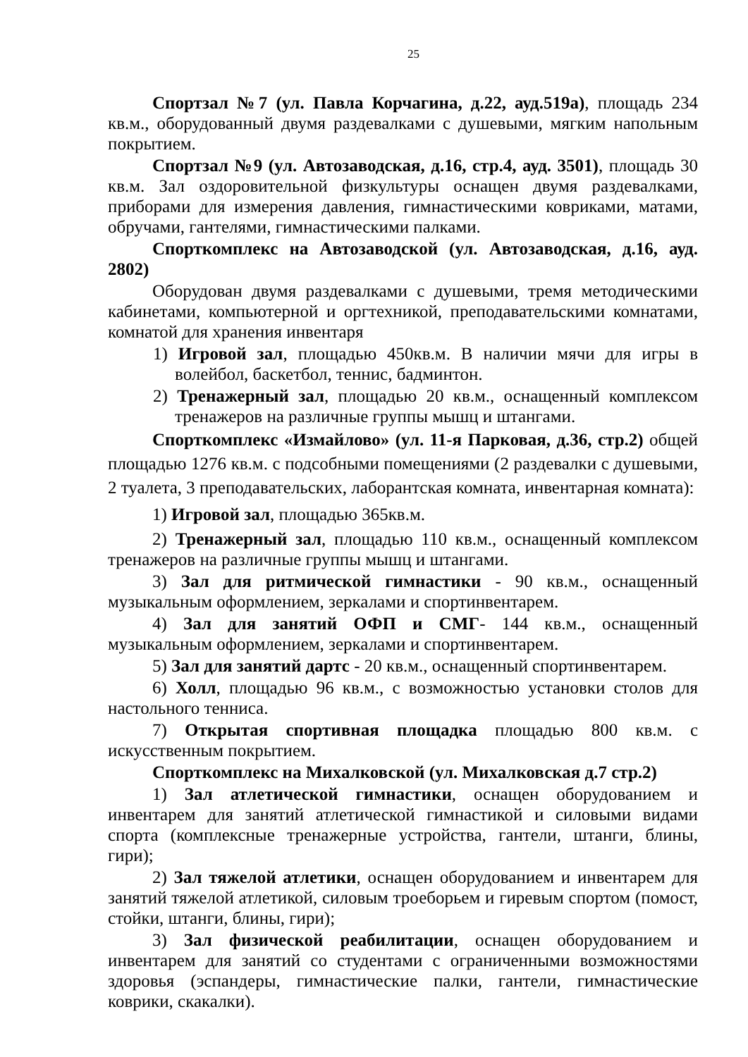25
Спортзал №7 (ул. Павла Корчагина, д.22, ауд.519а), площадь 234 кв.м., оборудованный двумя раздевалками с душевыми, мягким напольным покрытием.
Спортзал №9 (ул. Автозаводская, д.16, стр.4, ауд. 3501), площадь 30 кв.м. Зал оздоровительной физкультуры оснащен двумя раздевалками, приборами для измерения давления, гимнастическими ковриками, матами, обручами, гантелями, гимнастическими палками.
Спорткомплекс на Автозаводской (ул. Автозаводская, д.16, ауд. 2802)
Оборудован двумя раздевалками с душевыми, тремя методическими кабинетами, компьютерной и оргтехникой, преподавательскими комнатами, комнатой для хранения инвентаря
1) Игровой зал, площадью 450кв.м. В наличии мячи для игры в волейбол, баскетбол, теннис, бадминтон.
2) Тренажерный зал, площадью 20 кв.м., оснащенный комплексом тренажеров на различные группы мышц и штангами.
Спорткомплекс «Измайлово» (ул. 11-я Парковая, д.36, стр.2) общей площадью 1276 кв.м. с подсобными помещениями (2 раздевалки с душевыми, 2 туалета, 3 преподавательских, лаборантская комната, инвентарная комната):
1) Игровой зал, площадью 365кв.м.
2) Тренажерный зал, площадью 110 кв.м., оснащенный комплексом тренажеров на различные группы мышц и штангами.
3) Зал для ритмической гимнастики - 90 кв.м., оснащенный музыкальным оформлением, зеркалами и спортинвентарем.
4) Зал для занятий ОФП и СМГ- 144 кв.м., оснащенный музыкальным оформлением, зеркалами и спортинвентарем.
5) Зал для занятий дартс - 20 кв.м., оснащенный спортинвентарем.
6) Холл, площадью 96 кв.м., с возможностью установки столов для настольного тенниса.
7) Открытая спортивная площадка площадью 800 кв.м. с искусственным покрытием.
Спорткомплекс на Михалковской (ул. Михалковская д.7 стр.2)
1) Зал атлетической гимнастики, оснащен оборудованием и инвентарем для занятий атлетической гимнастикой и силовыми видами спорта (комплексные тренажерные устройства, гантели, штанги, блины, гири);
2) Зал тяжелой атлетики, оснащен оборудованием и инвентарем для занятий тяжелой атлетикой, силовым троеборьем и гиревым спортом (помост, стойки, штанги, блины, гири);
3) Зал физической реабилитации, оснащен оборудованием и инвентарем для занятий со студентами с ограниченными возможностями здоровья (эспандеры, гимнастические палки, гантели, гимнастические коврики, скакалки).